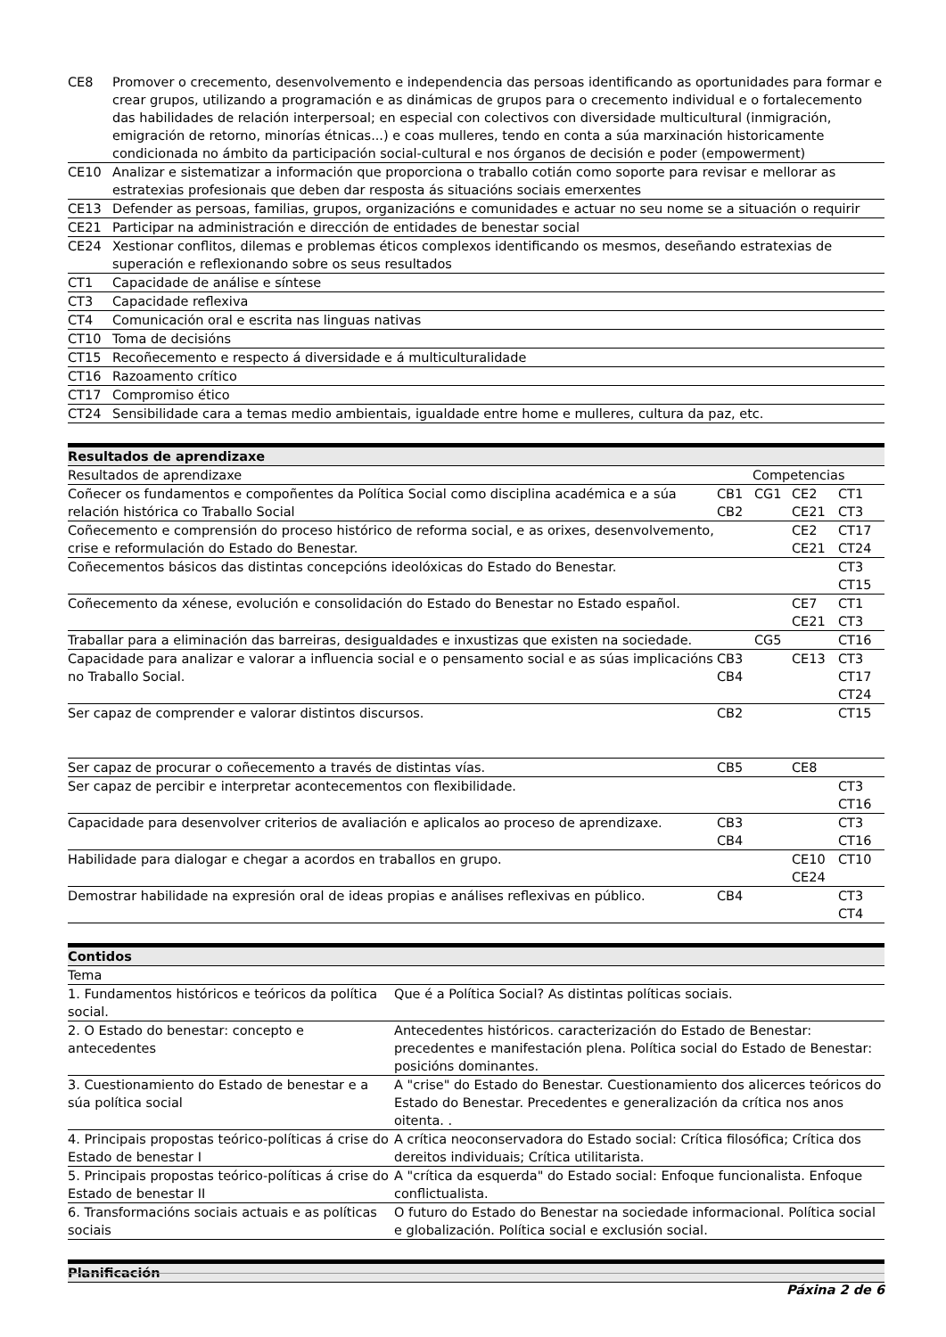| CE8 | Promover o crecemento, desenvolvemento e independencia das persoas identificando as oportunidades para formar e crear grupos, utilizando a programación e as dinámicas de grupos para o crecemento individual e o fortalecemento das habilidades de relación interpersoal; en especial con colectivos con diversidade multicultural (inmigración, emigración de retorno, minorías étnicas...) e coas mulleres, tendo en conta a súa marxinación historicamente condicionada no ámbito da participación social-cultural e nos órganos de decisión e poder (empowerment) |
| CE10 | Analizar e sistematizar a información que proporciona o traballo cotián como soporte para revisar e mellorar as estratexias profesionais que deben dar resposta ás situacións sociais emerxentes |
| CE13 | Defender as persoas, familias, grupos, organizacións e comunidades e actuar no seu nome se a situación o requirir |
| CE21 | Participar na administración e dirección de entidades de benestar social |
| CE24 | Xestionar conflitos, dilemas e problemas éticos complexos identificando os mesmos, deseñando estratexias de superación e reflexionando sobre os seus resultados |
| CT1 | Capacidade de análise e síntese |
| CT3 | Capacidade reflexiva |
| CT4 | Comunicación oral e escrita nas linguas nativas |
| CT10 | Toma de decisións |
| CT15 | Recoñecemento e respecto á diversidade e á multiculturalidade |
| CT16 | Razoamento crítico |
| CT17 | Compromiso ético |
| CT24 | Sensibilidade cara a temas medio ambientais, igualdade entre home e mulleres, cultura da paz, etc. |
Resultados de aprendizaxe
| Resultados de aprendizaxe | Competencias | | | |
| --- | --- | --- | --- | --- |
| Coñecer os fundamentos e compoñentes da Política Social como disciplina académica e a súa relación histórica co Traballo Social | CB1 CB2 | CG1 | CE2 CE21 | CT1 CT3 |
| Coñecemento e comprensión do proceso histórico de reforma social, e as orixes, desenvolvemento, crise e reformulación do Estado do Benestar. | | | CE2 CE21 | CT17 CT24 |
| Coñecementos básicos das distintas concepcións ideolóxicas do Estado do Benestar. | | | | CT3 CT15 |
| Coñecemento da xénese, evolución e consolidación do Estado do Benestar no Estado español. | | | CE7 CE21 | CT1 CT3 |
| Traballar para a eliminación das barreiras, desigualdades e inxustizas que existen na sociedade. | | CG5 | | CT16 |
| Capacidade para analizar e valorar a influencia social e o pensamento social e as súas implicacións no Traballo Social. | CB3 CB4 | | CE13 | CT3 CT17 CT24 |
| Ser capaz de comprender e valorar distintos discursos. | CB2 | | | CT15 |
| Ser capaz de procurar o coñecemento a través de distintas vías. | CB5 | | CE8 | |
| Ser capaz de percibir e interpretar acontecementos con flexibilidade. | | | | CT3 CT16 |
| Capacidade para desenvolver criterios de avaliación e aplicalos ao proceso de aprendizaxe. | CB3 CB4 | | | CT3 CT16 |
| Habilidade para dialogar e chegar a acordos en traballos en grupo. | | | CE10 CE24 | CT10 |
| Demostrar habilidade na expresión oral de ideas propias e análises reflexivas en público. | CB4 | | | CT3 CT4 |
Contidos
| Tema | |
| --- | --- |
| 1. Fundamentos históricos e teóricos da política social. | Que é a Política Social? As distintas políticas sociais. |
| 2. O Estado do benestar: concepto e antecedentes | Antecedentes históricos. caracterización do Estado de Benestar: precedentes e manifestación plena. Política social do Estado de Benestar: posicións dominantes. |
| 3. Cuestionamiento do Estado de benestar e a súa política social | A "crise" do Estado do Benestar. Cuestionamiento dos alicerces teóricos do Estado do Benestar. Precedentes e generalización da crítica nos anos oitenta. . |
| 4. Principais propostas teórico-políticas á crise do Estado de benestar I | A crítica neoconservadora do Estado social: Crítica filosófica; Crítica dos dereitos individuais; Crítica utilitarista. |
| 5. Principais propostas teórico-políticas á crise do Estado de benestar II | A "crítica da esquerda" do Estado social: Enfoque funcionalista. Enfoque conflictualista. |
| 6. Transformacións sociais actuais e as políticas sociais | O futuro do Estado do Benestar na sociedade informacional. Política social e globalización. Política social e exclusión social. |
Planificación
Páxina 2 de 6